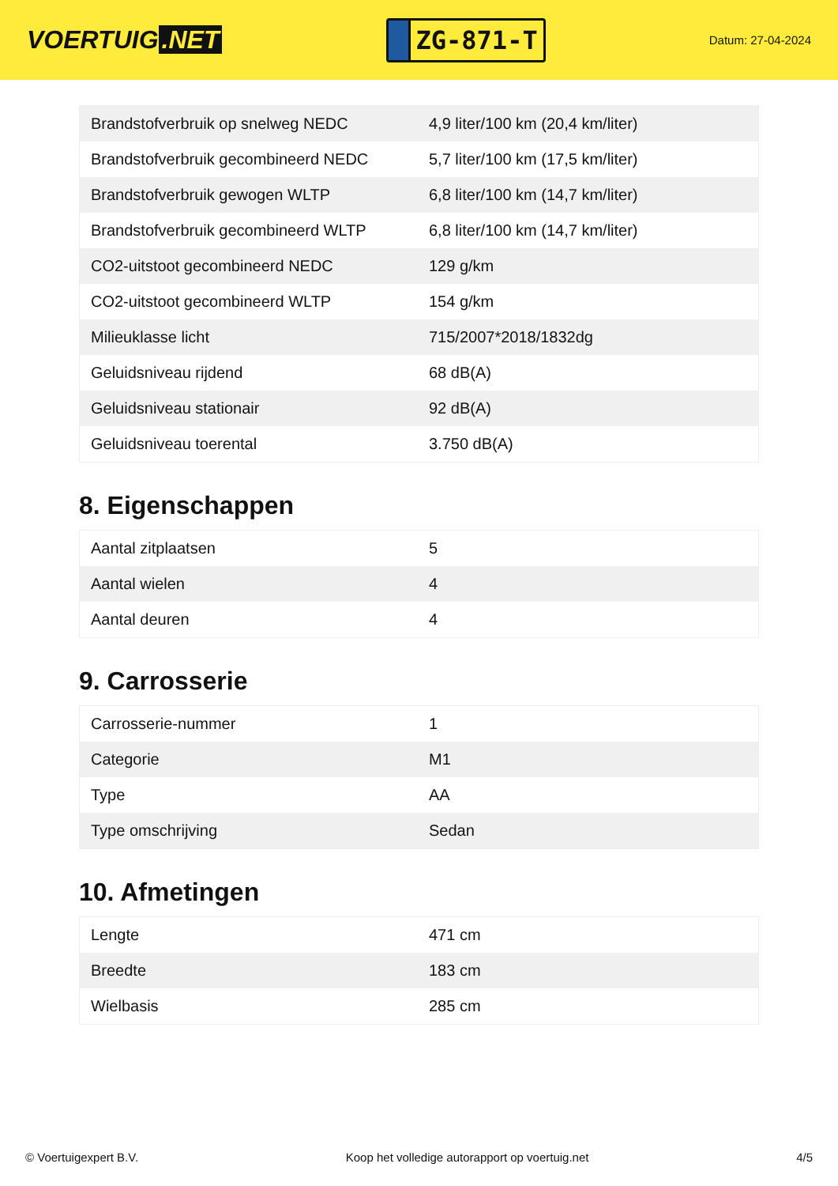VOERTUIG.NET
ZG-871-T
Datum: 27-04-2024
| Brandstofverbruik op snelweg NEDC | 4,9 liter/100 km (20,4 km/liter) |
| Brandstofverbruik gecombineerd NEDC | 5,7 liter/100 km (17,5 km/liter) |
| Brandstofverbruik gewogen WLTP | 6,8 liter/100 km (14,7 km/liter) |
| Brandstofverbruik gecombineerd WLTP | 6,8 liter/100 km (14,7 km/liter) |
| CO2-uitstoot gecombineerd NEDC | 129 g/km |
| CO2-uitstoot gecombineerd WLTP | 154 g/km |
| Milieuklasse licht | 715/2007*2018/1832dg |
| Geluidsniveau rijdend | 68 dB(A) |
| Geluidsniveau stationair | 92 dB(A) |
| Geluidsniveau toerental | 3.750 dB(A) |
8. Eigenschappen
| Aantal zitplaatsen | 5 |
| Aantal wielen | 4 |
| Aantal deuren | 4 |
9. Carrosserie
| Carrosserie-nummer | 1 |
| Categorie | M1 |
| Type | AA |
| Type omschrijving | Sedan |
10. Afmetingen
| Lengte | 471 cm |
| Breedte | 183 cm |
| Wielbasis | 285 cm |
© Voertuigexpert B.V. Koop het volledige autorapport op voertuig.net 4/5